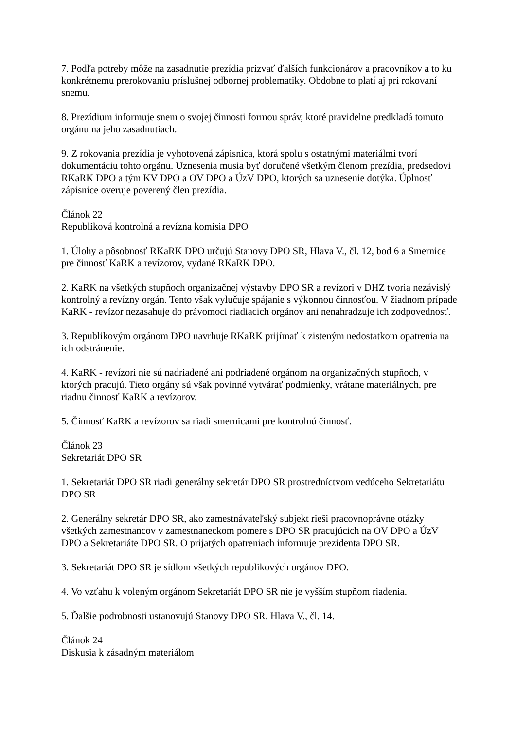7. Podľa potreby môže na zasadnutie prezídia prizvať ďalších funkcionárov a pracovníkov a to ku konkrétnemu prerokovaniu príslušnej odbornej problematiky. Obdobne to platí aj pri rokovaní snemu.
8. Prezídium informuje snem o svojej činnosti formou správ, ktoré pravidelne predkladá tomuto orgánu na jeho zasadnutiach.
9. Z rokovania prezídia je vyhotovená zápisnica, ktorá spolu s ostatnými materiálmi tvorí dokumentáciu tohto orgánu. Uznesenia musia byť doručené všetkým členom prezídia, predsedovi RKaRK DPO a tým KV DPO a OV DPO a ÚzV DPO, ktorých sa uznesenie dotýka. Úplnosť zápisnice overuje poverený člen prezídia.
Článok 22
Republiková kontrolná a revízna komisia DPO
1. Úlohy a pôsobnosť RKaRK DPO určujú Stanovy DPO SR, Hlava V., čl. 12, bod 6 a Smernice pre činnosť KaRK a revízorov, vydané RKaRK DPO.
2. KaRK na všetkých stupňoch organizačnej výstavby DPO SR a revízori v DHZ tvoria nezávislý kontrolný a revízny orgán. Tento však vylučuje spájanie s výkonnou činnosťou. V žiadnom prípade KaRK - revízor nezasahuje do právomoci riadiacich orgánov ani nenahradzuje ich zodpovednosť.
3. Republikovým orgánom DPO navrhuje RKaRK prijímať k zisteným nedostatkom opatrenia na ich odstránenie.
4. KaRK - revízori nie sú nadriadené ani podriadené orgánom na organizačných stupňoch, v ktorých pracujú. Tieto orgány sú však povinné vytvárať podmienky, vrátane materiálnych, pre riadnu činnosť KaRK a revízorov.
5. Činnosť KaRK a revízorov sa riadi smernicami pre kontrolnú činnosť.
Článok 23
Sekretariát DPO SR
1. Sekretariát DPO SR riadi generálny sekretár DPO SR prostredníctvom vedúceho Sekretariátu DPO SR
2. Generálny sekretár DPO SR, ako zamestnávateľský subjekt rieši pracovnoprávne otázky všetkých zamestnancov v zamestnaneckom pomere s DPO SR pracujúcich na OV DPO a ÚzV DPO a Sekretariáte DPO SR. O prijatých opatreniach informuje prezidenta DPO SR.
3. Sekretariát DPO SR je sídlom všetkých republikových orgánov DPO.
4. Vo vzťahu k voleným orgánom Sekretariát DPO SR nie je vyšším stupňom riadenia.
5. Ďalšie podrobnosti ustanovujú Stanovy DPO SR, Hlava V., čl. 14.
Článok 24
Diskusia k zásadným materiálom